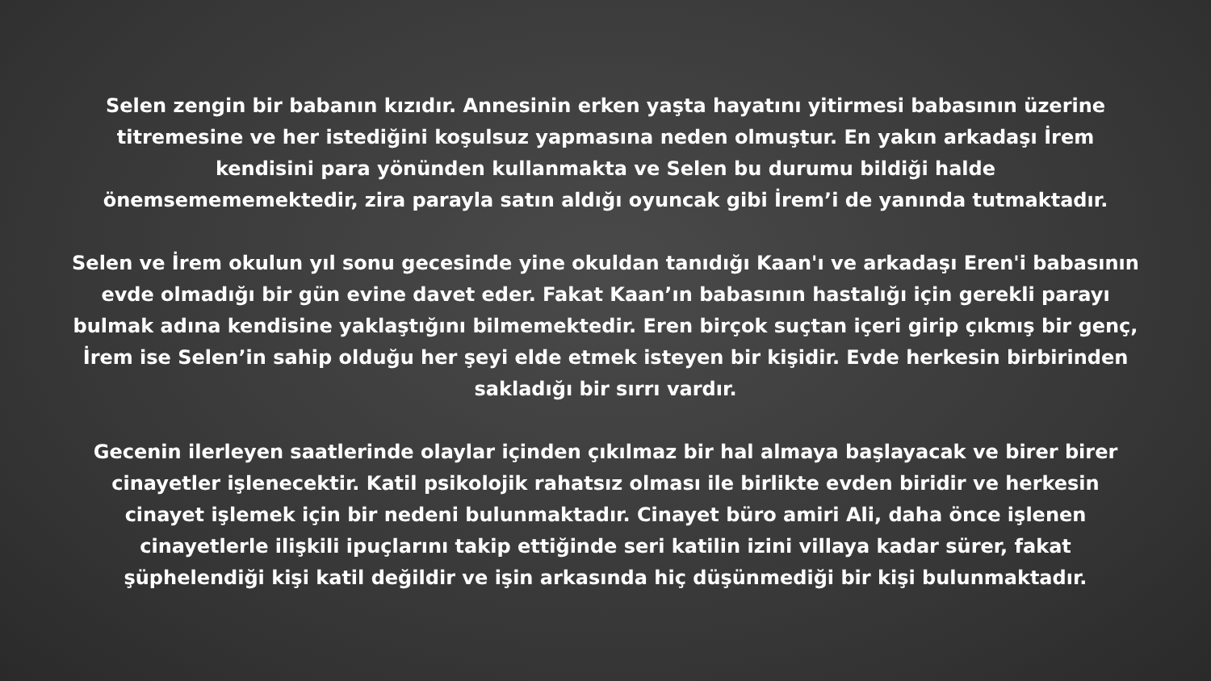Selen zengin bir babanın kızıdır. Annesinin erken yaşta hayatını yitirmesi babasının üzerine titremesine ve her istediğini koşulsuz yapmasına neden olmuştur. En yakın arkadaşı İrem kendisini para yönünden kullanmakta ve Selen bu durumu bildiği halde
önemsemememektedir, zira parayla satın aldığı oyuncak gibi İrem’i de yanında tutmaktadır.
Selen ve İrem okulun yıl sonu gecesinde yine okuldan tanıdığı Kaan'ı ve arkadaşı Eren'i babasının evde olmadığı bir gün evine davet eder. Fakat Kaan’ın babasının hastalığı için gerekli parayı bulmak adına kendisine yaklaştığını bilmemektedir. Eren birçok suçtan içeri girip çıkmış bir genç, İrem ise Selen’in sahip olduğu her şeyi elde etmek isteyen bir kişidir. Evde herkesin birbirinden sakladığı bir sırrı vardır.
Gecenin ilerleyen saatlerinde olaylar içinden çıkılmaz bir hal almaya başlayacak ve birer birer cinayetler işlenecektir. Katil psikolojik rahatsız olması ile birlikte evden biridir ve herkesin cinayet işlemek için bir nedeni bulunmaktadır. Cinayet büro amiri Ali, daha önce işlenen cinayetlerle ilişkili ipuçlarını takip ettiğinde seri katilin izini villaya kadar sürer, fakat şüphelendiği kişi katil değildir ve işin arkasında hiç düşünmediği bir kişi bulunmaktadır.